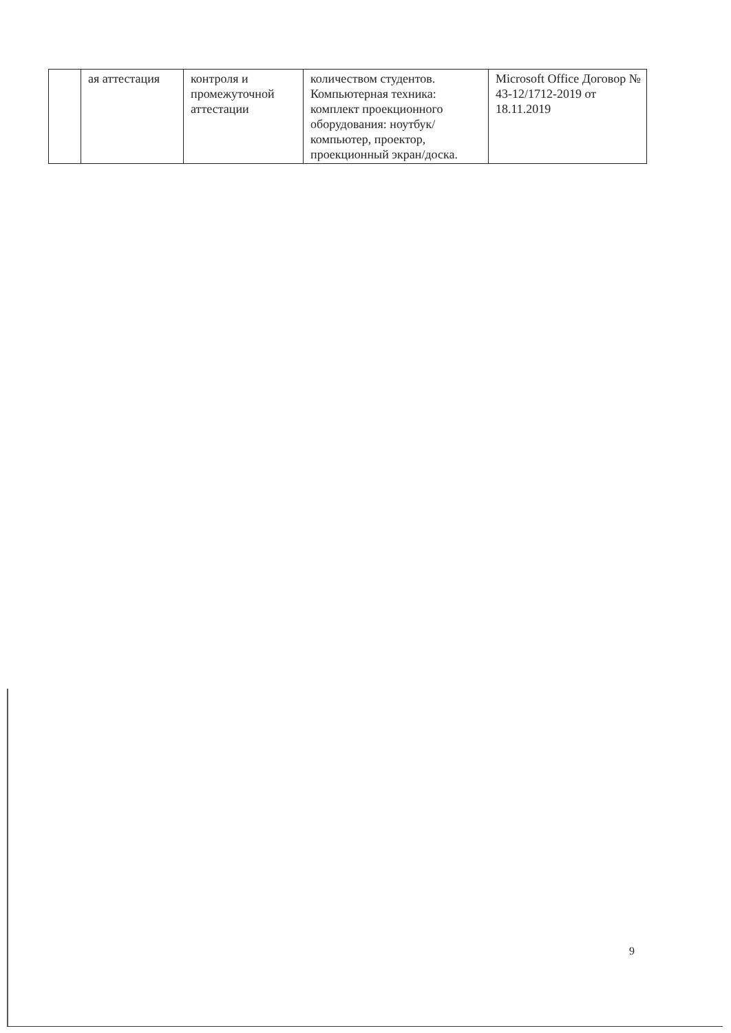| | ая аттестация | контроля и промежуточной аттестации | количеством студентов. Компьютерная техника: комплект проекционного оборудования: ноутбук/компьютер, проектор, проекционный экран/доска. | Microsoft Office Договор № 43-12/1712-2019 от 18.11.2019 |
9